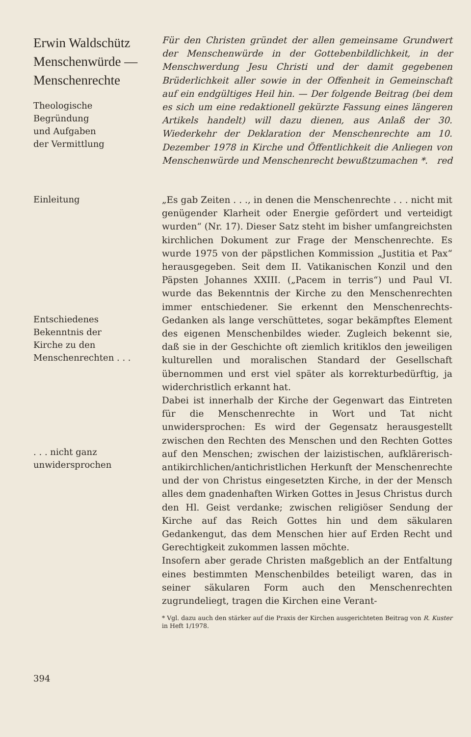Erwin Waldschütz
Menschenwürde —
Menschenrechte
Theologische
Begründung
und Aufgaben
der Vermittlung
Für den Christen gründet der allen gemeinsame Grundwert der Menschenwürde in der Gottebenbildlichkeit, in der Menschwerdung Jesu Christi und der damit gegebenen Brüderlichkeit aller sowie in der Offenheit in Gemeinschaft auf ein endgültiges Heil hin. — Der folgende Beitrag (bei dem es sich um eine redaktionell gekürzte Fassung eines längeren Artikels handelt) will dazu dienen, aus Anlaß der 30. Wiederkehr der Deklaration der Menschenrechte am 10. Dezember 1978 in Kirche und Öffentlichkeit die Anliegen von Menschenwürde und Menschenrecht bewußtzumachen *. red
Einleitung
Entschiedenes
Bekenntnis der
Kirche zu den
Menschenrechten . . .
. . . nicht ganz
unwidersprochen
„Es gab Zeiten . . ., in denen die Menschenrechte . . . nicht mit genügender Klarheit oder Energie gefördert und verteidigt wurden“ (Nr. 17). Dieser Satz steht im bisher umfangreichsten kirchlichen Dokument zur Frage der Menschenrechte. Es wurde 1975 von der päpstlichen Kommission „Justitia et Pax“ herausgegeben. Seit dem II. Vatikanischen Konzil und den Päpsten Johannes XXIII. („Pacem in terris“) und Paul VI. wurde das Bekenntnis der Kirche zu den Menschenrechten immer entschiedener. Sie erkennt den Menschenrechts-Gedanken als lange verschüttetes, sogar bekämpftes Element des eigenen Menschenbildes wieder. Zugleich bekennt sie, daß sie in der Geschichte oft ziemlich kritiklos den jeweiligen kulturellen und moralischen Standard der Gesellschaft übernommen und erst viel später als korrekturbedürftig, ja widerchristlich erkannt hat.
Dabei ist innerhalb der Kirche der Gegenwart das Eintreten für die Menschenrechte in Wort und Tat nicht unwidersprochen: Es wird der Gegensatz herausgestellt zwischen den Rechten des Menschen und den Rechten Gottes auf den Menschen; zwischen der laizistischen, aufklärerisch-antikirchlichen/antichristlichen Herkunft der Menschenrechte und der von Christus eingesetzten Kirche, in der der Mensch alles dem gnadenhaften Wirken Gottes in Jesus Christus durch den Hl. Geist verdanke; zwischen religiöser Sendung der Kirche auf das Reich Gottes hin und dem säkularen Gedankengut, das dem Menschen hier auf Erden Recht und Gerechtigkeit zukommen lassen möchte.
Insofern aber gerade Christen maßgeblich an der Entfaltung eines bestimmten Menschenbildes beteiligt waren, das in seiner säkularen Form auch den Menschenrechten zugrundeliegt, tragen die Kirchen eine Verant-
* Vgl. dazu auch den stärker auf die Praxis der Kirchen ausgerichteten Beitrag von R. Kuster in Heft 1/1978.
394